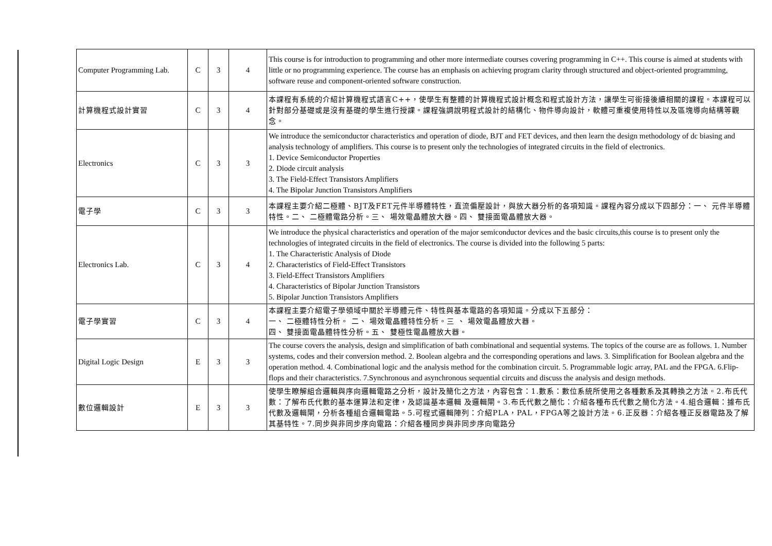| Computer Programming Lab. | C | 3 | 4 | This course is for introduction to programming and other more intermediate courses covering programming in C++. This course is aimed at students with little or no programming experience. The course has an emphasis on achieving program clarity through structured and object-oriented programming, software reuse and component-oriented software construction. |
| 計算機程式設計實習 | C | 3 | 4 | 本課程有系統的介紹計算機程式語言C++，使學生有整體的計算機程式設計概念和程式設計方法，讓學生可銜接後續相關的課程。本課程可以針對部分基礎或是沒有基礎的學生進行授課。課程強調說明程式設計的結構化、物件導向設計，軟體可重複使用特性以及區塊導向結構等觀念。 |
| Electronics | C | 3 | 3 | We introduce the semiconductor characteristics and operation of diode, BJT and FET devices, and then learn the design methodology of dc biasing and analysis technology of amplifiers. This course is to present only the technologies of integrated circuits in the field of electronics. 1. Device Semiconductor Properties 2. Diode circuit analysis 3. The Field-Effect Transistors Amplifiers 4. The Bipolar Junction Transistors Amplifiers |
| 電子學 | C | 3 | 3 | 本課程主要介紹二極體、BJT及FET元件半導體特性，直流偏壓設計，與放大器分析的各項知識。課程內容分成以下四部分：一、 元件半導體特性。二、 二極體電路分析。三、 場效電晶體放大器。四、 雙接面電晶體放大器。 |
| Electronics Lab. | C | 3 | 4 | We introduce the physical characteristics and operation of the major semiconductor devices and the basic circuits,this course is to present only the technologies of integrated circuits in the field of electronics. The course is divided into the following 5 parts: 1. The Characteristic Analysis of Diode 2. Characteristics of Field-Effect Transistors 3. Field-Effect Transistors Amplifiers 4. Characteristics of Bipolar Junction Transistors 5. Bipolar Junction Transistors Amplifiers |
| 電子學實習 | C | 3 | 4 | 本課程主要介紹電子學領域中關於半導體元件、特性與基本電路的各項知識。分成以下五部分： 一、 二極體特性分析。 二、 場效電晶體特性分析。三 、 場效電晶體放大器。 四、 雙接面電晶體特性分析。五、 雙極性電晶體放大器。 |
| Digital Logic Design | E | 3 | 3 | The course covers the analysis, design and simplification of bath combinational and sequential systems. The topics of the course are as follows. 1. Number systems, codes and their conversion method. 2. Boolean algebra and the corresponding operations and laws. 3. Simplification for Boolean algebra and the operation method. 4. Combinational logic and the analysis method for the combination circuit. 5. Programmable logic array, PAL and the FPGA. 6.Flip-flops and their characteristics. 7.Synchronous and asynchronous sequential circuits and discuss the analysis and design methods. |
| 數位邏輯設計 | E | 3 | 3 | 使學生瞭解組合邏輯與序向邏輯電路之分析，設計及簡化之方法，內容包含：1.數系：數位系統所使用之各種數系及其轉換之方法。2.布氏代數：了解布氏代數的基本運算法和定律，及認識基本邏輯 及邏輯閘。3.布氏代數之簡化：介紹各種布氏代數之簡化方法。4.組合邏輯：據布氏代數及邏輯閘，分析各種組合邏輯電路。5.可程式邏輯陣列：介紹PLA，PAL，FPGA等之設計方法。6.正反器：介紹各種正反器電路及了解其基特性。7.同步與非同步序向電路：介紹各種同步與非同步序向電路分 |